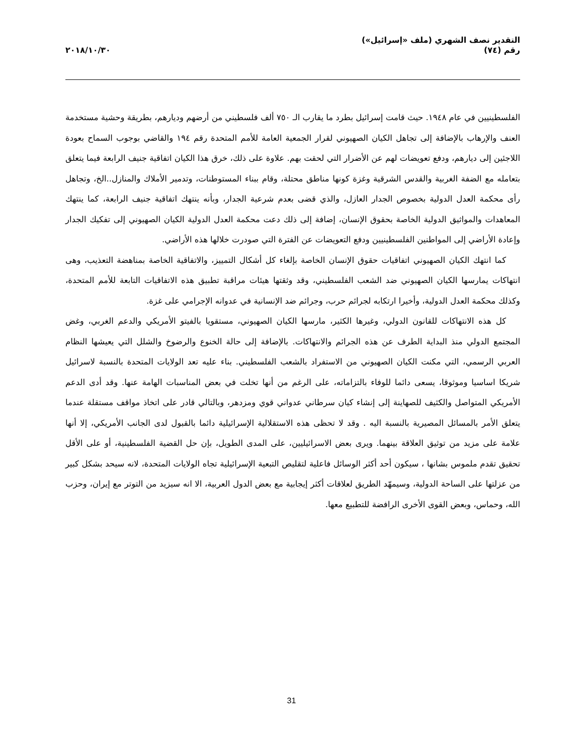التقدير نصف الشهري (ملف «إسرائيل»)
رقم (٧٤)
٢٠١٨/١٠/٣٠
الفلسطينيين في عام ١٩٤٨. حيث قامت إسرائيل بطرد ما يقارب الـ ٧٥٠ ألف فلسطيني من أرضهم وديارهم، بطريقة وحشية مستخدمة العنف والإرهاب بالإضافة إلى تجاهل الكيان الصهيوني لقرار الجمعية العامة للأمم المتحدة رقم ١٩٤ والقاضي بوجوب السماح بعودة اللاجئين إلى ديارهم، ودفع تعويضات لهم عن الأضرار التي لحقت بهم. علاوة على ذلك، خرق هذا الكيان اتفاقية جنيف الرابعة فيما يتعلق بتعامله مع الضفة الغربية والقدس الشرقية وغزة كونها مناطق محتلة، وقام ببناء المستوطنات، وتدمير الأملاك والمنازل..الخ، وتجاهل رأى محكمة العدل الدولية بخصوص الجدار العازل، والذي قضى بعدم شرعية الجدار، وبأنه ينتهك اتفاقية جنيف الرابعة، كما ينتهك المعاهدات والمواثيق الدولية الخاصة بحقوق الإنسان، إضافة إلى ذلك دعت محكمة العدل الدولية الكيان الصهيوني إلى تفكيك الجدار وإعادة الأراضي إلى المواطنين الفلسطينيين ودفع التعويضات عن الفترة التي صودرت خلالها هذه الأراضي.
كما انتهك الكيان الصهيوني اتفاقيات حقوق الإنسان الخاصة بإلغاء كل أشكال التمييز، والاتفاقية الخاصة بمناهضة التعذيب، وهى انتهاكات يمارسها الكيان الصهيوني ضد الشعب الفلسطيني، وقد وثقتها هيئات مراقبة تطبيق هذه الاتفاقيات التابعة للأمم المتحدة، وكذلك محكمة العدل الدولية، وأخيرا ارتكابه لجرائم حرب، وجرائم ضد الإنسانية في عدوانه الإجرامي على غزة.
كل هذه الانتهاكات للقانون الدولي، وغيرها الكثير، مارسها الكيان الصهيوني، مستقويا بالفيتو الأمريكي والدعم الغربي، وغض المجتمع الدولي منذ البداية الطرف عن هذه الجرائم والانتهاكات. بالإضافة إلى حالة الخنوع والرضوخ والشلل التي يعيشها النظام العربي الرسمي، التي مكنت الكيان الصهيوني من الاستفراد بالشعب الفلسطيني. بناء عليه تعد الولايات المتحدة بالنسبة لاسرائيل شريكا اساسيا وموثوقا، يسعى دائما للوفاء بالتزاماته، على الرغم من أنها تخلت في بعض المناسبات الهامة عنها. وقد أدى الدعم الأمريكي المتواصل والكثيف للصهاينة إلى إنشاء كيان سرطاني عدواني قوي ومزدهر، وبالتالي قادر على اتخاذ مواقف مستقلة عندما يتعلق الأمر بالمسائل المصيرية بالنسبة اليه . وقد لا تحظى هذه الاستقلالية الإسرائيلية دائما بالقبول لدى الجانب الأمريكي، إلا أنها علامة على مزيد من توثيق العلاقة بينهما. ويرى بعض الاسرائيليين، على المدى الطويل، بإن حل القضية الفلسطينية، أو على الأقل تحقيق تقدم ملموس بشانها ، سيكون أحد أكثر الوسائل فاعلية لتقليص التبعية الإسرائيلية تجاه الولايات المتحدة، لانه سيحد بشكل كبير من عزلتها على الساحة الدولية، وسيمهّد الطريق لعلاقات أكثر إيجابية مع بعض الدول العربية، الا انه سيزيد من التوتر مع إيران، وحزب الله، وحماس، وبعض القوى الأخرى الرافضة للتطبيع معها.
31